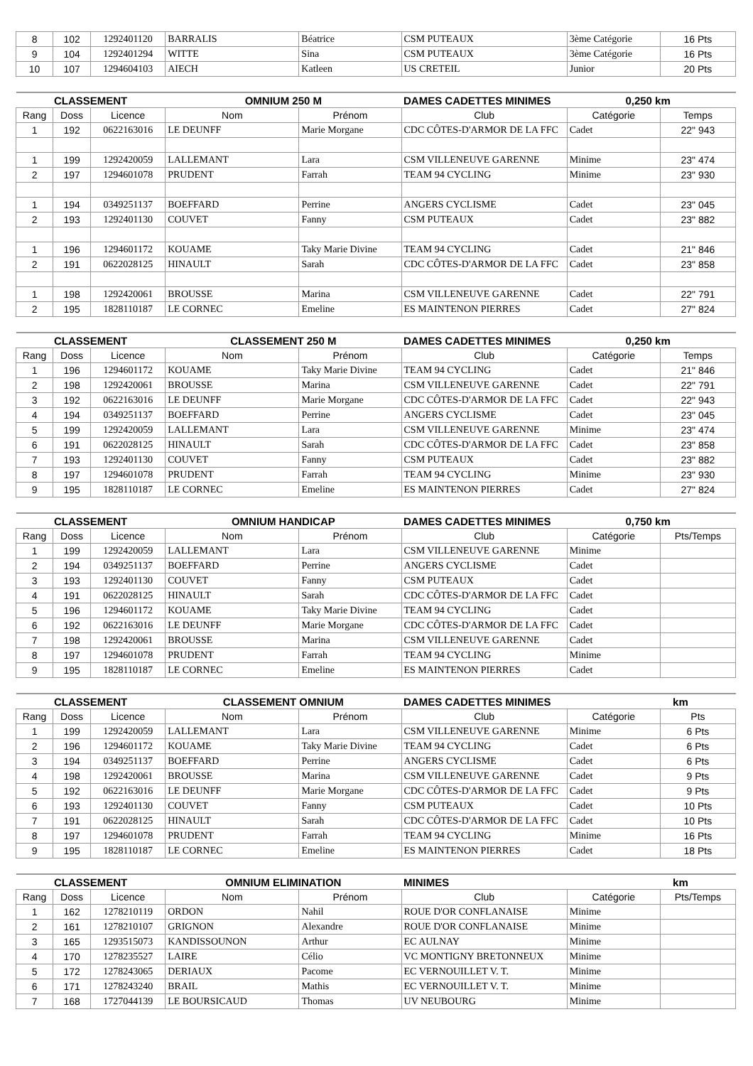| 8 | 102 | 1292401120 | BARRALIS | Béatrice | CSM PUTEAUX | 3ème Catégorie | 16 Pts |
| 9 | 104 | 1292401294 | WITTE | Sina | CSM PUTEAUX | 3ème Catégorie | 16 Pts |
| 10 | 107 | 1294604103 | AIECH | Katleen | US CRETEIL | Junior | 20 Pts |
| CLASSEMENT | | | OMNIUM 250 M | | DAMES CADETTES MINIMES | 0,250 km | |
| Rang | Doss | Licence | Nom | Prénom | Club | Catégorie | Temps |
| 1 | 192 | 0622163016 | LE DEUNFF | Marie Morgane | CDC CÔTES-D'ARMOR DE LA FFC | Cadet | 22" 943 |
| 1 | 199 | 1292420059 | LALLEMANT | Lara | CSM VILLENEUVE GARENNE | Minime | 23" 474 |
| 2 | 197 | 1294601078 | PRUDENT | Farrah | TEAM 94 CYCLING | Minime | 23" 930 |
| 1 | 194 | 0349251137 | BOEFFARD | Perrine | ANGERS CYCLISME | Cadet | 23" 045 |
| 2 | 193 | 1292401130 | COUVET | Fanny | CSM PUTEAUX | Cadet | 23" 882 |
| 1 | 196 | 1294601172 | KOUAME | Taky Marie Divine | TEAM 94 CYCLING | Cadet | 21" 846 |
| 2 | 191 | 0622028125 | HINAULT | Sarah | CDC CÔTES-D'ARMOR DE LA FFC | Cadet | 23" 858 |
| 1 | 198 | 1292420061 | BROUSSE | Marina | CSM VILLENEUVE GARENNE | Cadet | 22" 791 |
| 2 | 195 | 1828110187 | LE CORNEC | Emeline | ES MAINTENON PIERRES | Cadet | 27" 824 |
| CLASSEMENT | | | CLASSEMENT 250 M | | DAMES CADETTES MINIMES | 0,250 km | |
| Rang | Doss | Licence | Nom | Prénom | Club | Catégorie | Temps |
| 1 | 196 | 1294601172 | KOUAME | Taky Marie Divine | TEAM 94 CYCLING | Cadet | 21" 846 |
| 2 | 198 | 1292420061 | BROUSSE | Marina | CSM VILLENEUVE GARENNE | Cadet | 22" 791 |
| 3 | 192 | 0622163016 | LE DEUNFF | Marie Morgane | CDC CÔTES-D'ARMOR DE LA FFC | Cadet | 22" 943 |
| 4 | 194 | 0349251137 | BOEFFARD | Perrine | ANGERS CYCLISME | Cadet | 23" 045 |
| 5 | 199 | 1292420059 | LALLEMANT | Lara | CSM VILLENEUVE GARENNE | Minime | 23" 474 |
| 6 | 191 | 0622028125 | HINAULT | Sarah | CDC CÔTES-D'ARMOR DE LA FFC | Cadet | 23" 858 |
| 7 | 193 | 1292401130 | COUVET | Fanny | CSM PUTEAUX | Cadet | 23" 882 |
| 8 | 197 | 1294601078 | PRUDENT | Farrah | TEAM 94 CYCLING | Minime | 23" 930 |
| 9 | 195 | 1828110187 | LE CORNEC | Emeline | ES MAINTENON PIERRES | Cadet | 27" 824 |
| CLASSEMENT | | | OMNIUM HANDICAP | | DAMES CADETTES MINIMES | 0,750 km | |
| Rang | Doss | Licence | Nom | Prénom | Club | Catégorie | Pts/Temps |
| 1 | 199 | 1292420059 | LALLEMANT | Lara | CSM VILLENEUVE GARENNE | Minime | |
| 2 | 194 | 0349251137 | BOEFFARD | Perrine | ANGERS CYCLISME | Cadet | |
| 3 | 193 | 1292401130 | COUVET | Fanny | CSM PUTEAUX | Cadet | |
| 4 | 191 | 0622028125 | HINAULT | Sarah | CDC CÔTES-D'ARMOR DE LA FFC | Cadet | |
| 5 | 196 | 1294601172 | KOUAME | Taky Marie Divine | TEAM 94 CYCLING | Cadet | |
| 6 | 192 | 0622163016 | LE DEUNFF | Marie Morgane | CDC CÔTES-D'ARMOR DE LA FFC | Cadet | |
| 7 | 198 | 1292420061 | BROUSSE | Marina | CSM VILLENEUVE GARENNE | Cadet | |
| 8 | 197 | 1294601078 | PRUDENT | Farrah | TEAM 94 CYCLING | Minime | |
| 9 | 195 | 1828110187 | LE CORNEC | Emeline | ES MAINTENON PIERRES | Cadet | |
| CLASSEMENT | | | CLASSEMENT OMNIUM | | DAMES CADETTES MINIMES | km | |
| Rang | Doss | Licence | Nom | Prénom | Club | Catégorie | Pts |
| 1 | 199 | 1292420059 | LALLEMANT | Lara | CSM VILLENEUVE GARENNE | Minime | 6 Pts |
| 2 | 196 | 1294601172 | KOUAME | Taky Marie Divine | TEAM 94 CYCLING | Cadet | 6 Pts |
| 3 | 194 | 0349251137 | BOEFFARD | Perrine | ANGERS CYCLISME | Cadet | 6 Pts |
| 4 | 198 | 1292420061 | BROUSSE | Marina | CSM VILLENEUVE GARENNE | Cadet | 9 Pts |
| 5 | 192 | 0622163016 | LE DEUNFF | Marie Morgane | CDC CÔTES-D'ARMOR DE LA FFC | Cadet | 9 Pts |
| 6 | 193 | 1292401130 | COUVET | Fanny | CSM PUTEAUX | Cadet | 10 Pts |
| 7 | 191 | 0622028125 | HINAULT | Sarah | CDC CÔTES-D'ARMOR DE LA FFC | Cadet | 10 Pts |
| 8 | 197 | 1294601078 | PRUDENT | Farrah | TEAM 94 CYCLING | Minime | 16 Pts |
| 9 | 195 | 1828110187 | LE CORNEC | Emeline | ES MAINTENON PIERRES | Cadet | 18 Pts |
| CLASSEMENT | | | OMNIUM ELIMINATION | | MINIMES | km | |
| Rang | Doss | Licence | Nom | Prénom | Club | Catégorie | Pts/Temps |
| 1 | 162 | 1278210119 | ORDON | Nahil | ROUE D'OR CONFLANAISE | Minime | |
| 2 | 161 | 1278210107 | GRIGNON | Alexandre | ROUE D'OR CONFLANAISE | Minime | |
| 3 | 165 | 1293515073 | KANDISSOUNON | Arthur | EC AULNAY | Minime | |
| 4 | 170 | 1278235527 | LAIRE | Célio | VC MONTIGNY BRETONNEUX | Minime | |
| 5 | 172 | 1278243065 | DERIAUX | Pacome | EC VERNOUILLET V. T. | Minime | |
| 6 | 171 | 1278243240 | BRAIL | Mathis | EC VERNOUILLET V. T. | Minime | |
| 7 | 168 | 1727044139 | LE BOURSICAUD | Thomas | UV NEUBOURG | Minime | |